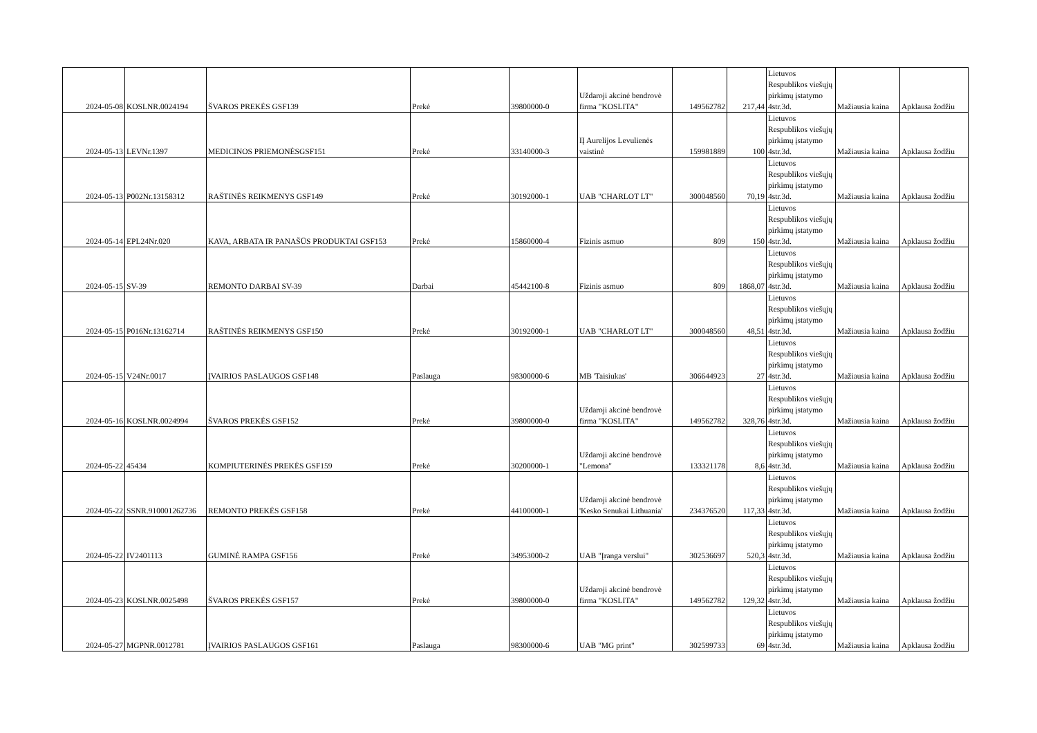| 2024-05-08 | KOSLNR.0024194 | ŠVAROS PREKĖS GSF139 | Prekė | 39800000-0 | Uždaroji akcinė bendrovė firma "KOSLITA" | 149562782 | 217,44 | Lietuvos Respublikos viešųjų pirkimų įstatymo 4str.3d. | Mažiausia kaina | Apklausa žodžiu |
| 2024-05-13 | LEVNr.1397 | MEDICINOS PRIEMONĖSGSF151 | Prekė | 33140000-3 | IĮ Aurelijos Levulienės vaistinė | 159981889 | 100 | Lietuvos Respublikos viešųjų pirkimų įstatymo 4str.3d. | Mažiausia kaina | Apklausa žodžiu |
| 2024-05-13 | P002Nr.13158312 | RAŠTINĖS REIKMENYS GSF149 | Prekė | 30192000-1 | UAB "CHARLOT LT" | 300048560 | 70,19 | Lietuvos Respublikos viešųjų pirkimų įstatymo 4str.3d. | Mažiausia kaina | Apklausa žodžiu |
| 2024-05-14 | EPL24Nr.020 | KAVA, ARBATA IR PANAŠŪS PRODUKTAI GSF153 | Prekė | 15860000-4 | Fizinis asmuo | 809 | 150 | Lietuvos Respublikos viešųjų pirkimų įstatymo 4str.3d. | Mažiausia kaina | Apklausa žodžiu |
| 2024-05-15 | SV-39 | REMONTO DARBAI SV-39 | Darbai | 45442100-8 | Fizinis asmuo | 809 | 1868,07 | Lietuvos Respublikos viešųjų pirkimų įstatymo 4str.3d. | Mažiausia kaina | Apklausa žodžiu |
| 2024-05-15 | P016Nr.13162714 | RAŠTINĖS REIKMENYS GSF150 | Prekė | 30192000-1 | UAB "CHARLOT LT" | 300048560 | 48,51 | Lietuvos Respublikos viešųjų pirkimų įstatymo 4str.3d. | Mažiausia kaina | Apklausa žodžiu |
| 2024-05-15 | V24Nr.0017 | ĮVAIRIOS PASLAUGOS GSF148 | Paslauga | 98300000-6 | MB 'Taisiukas' | 306644923 | 27 | Lietuvos Respublikos viešųjų pirkimų įstatymo 4str.3d. | Mažiausia kaina | Apklausa žodžiu |
| 2024-05-16 | KOSLNR.0024994 | ŠVAROS PREKĖS GSF152 | Prekė | 39800000-0 | Uždaroji akcinė bendrovė firma "KOSLITA" | 149562782 | 328,76 | Lietuvos Respublikos viešųjų pirkimų įstatymo 4str.3d. | Mažiausia kaina | Apklausa žodžiu |
| 2024-05-22 | 45434 | KOMPIUTERINĖS PREKĖS GSF159 | Prekė | 30200000-1 | Uždaroji akcinė bendrovė "Lemona" | 133321178 | 8,6 | Lietuvos Respublikos viešųjų pirkimų įstatymo 4str.3d. | Mažiausia kaina | Apklausa žodžiu |
| 2024-05-22 | SSNR.910001262736 | REMONTO PREKĖS GSF158 | Prekė | 44100000-1 | Uždaroji akcinė bendrovė 'Kesko Senukai Lithuania' | 234376520 | 117,33 | Lietuvos Respublikos viešųjų pirkimų įstatymo 4str.3d. | Mažiausia kaina | Apklausa žodžiu |
| 2024-05-22 | IV2401113 | GUMINĖ RAMPA GSF156 | Prekė | 34953000-2 | UAB "Įranga verslui" | 302536697 | 520,3 | Lietuvos Respublikos viešųjų pirkimų įstatymo 4str.3d. | Mažiausia kaina | Apklausa žodžiu |
| 2024-05-23 | KOSLNR.0025498 | ŠVAROS PREKĖS GSF157 | Prekė | 39800000-0 | Uždaroji akcinė bendrovė firma "KOSLITA" | 149562782 | 129,32 | Lietuvos Respublikos viešųjų pirkimų įstatymo 4str.3d. | Mažiausia kaina | Apklausa žodžiu |
| 2024-05-27 | MGPNR.0012781 | ĮVAIRIOS PASLAUGOS GSF161 | Paslauga | 98300000-6 | UAB "MG print" | 302599733 | 69 | Lietuvos Respublikos viešųjų pirkimų įstatymo 4str.3d. | Mažiausia kaina | Apklausa žodžiu |